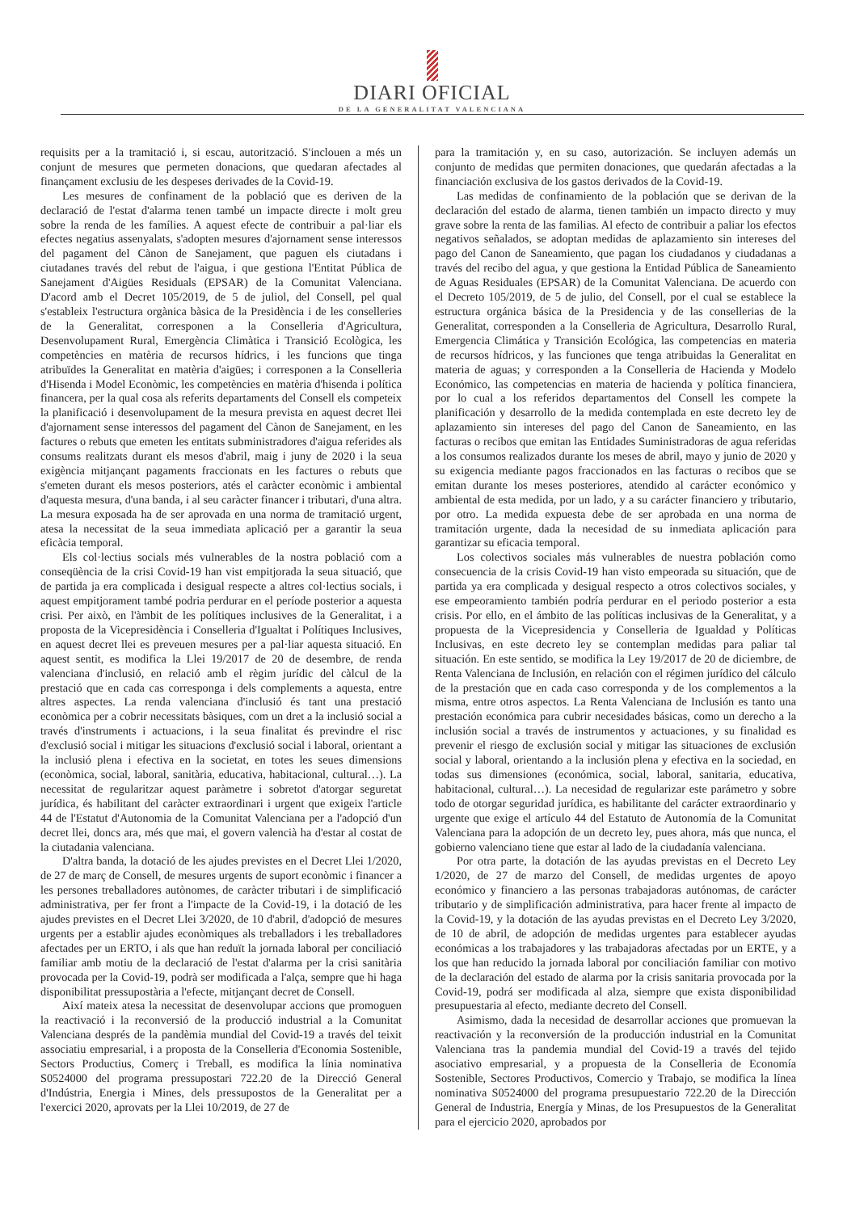DIARI OFICIAL
DE LA GENERALITAT VALENCIANA
requisits per a la tramitació i, si escau, autorització. S'inclouen a més un conjunt de mesures que permeten donacions, que quedaran afectades al finançament exclusiu de les despeses derivades de la Covid-19.
Les mesures de confinament de la població que es deriven de la declaració de l'estat d'alarma tenen també un impacte directe i molt greu sobre la renda de les famílies. A aquest efecte de contribuir a pal·liar els efectes negatius assenyalats, s'adopten mesures d'ajornament sense interessos del pagament del Cànon de Sanejament, que paguen els ciutadans i ciutadanes través del rebut de l'aigua, i que gestiona l'Entitat Pública de Sanejament d'Aigües Residuals (EPSAR) de la Comunitat Valenciana. D'acord amb el Decret 105/2019, de 5 de juliol, del Consell, pel qual s'estableix l'estructura orgànica bàsica de la Presidència i de les conselleries de la Generalitat, corresponen a la Conselleria d'Agricultura, Desenvolupament Rural, Emergència Climàtica i Transició Ecològica, les competències en matèria de recursos hídrics, i les funcions que tinga atribuïdes la Generalitat en matèria d'aigües; i corresponen a la Conselleria d'Hisenda i Model Econòmic, les competències en matèria d'hisenda i política financera, per la qual cosa als referits departaments del Consell els competeix la planificació i desenvolupament de la mesura prevista en aquest decret llei d'ajornament sense interessos del pagament del Cànon de Sanejament, en les factures o rebuts que emeten les entitats subministradores d'aigua referides als consums realitzats durant els mesos d'abril, maig i juny de 2020 i la seua exigència mitjançant pagaments fraccionats en les factures o rebuts que s'emeten durant els mesos posteriors, atés el caràcter econòmic i ambiental d'aquesta mesura, d'una banda, i al seu caràcter financer i tributari, d'una altra. La mesura exposada ha de ser aprovada en una norma de tramitació urgent, atesa la necessitat de la seua immediata aplicació per a garantir la seua eficàcia temporal.
Els col·lectius socials més vulnerables de la nostra població com a conseqüència de la crisi Covid-19 han vist empitjorada la seua situació, que de partida ja era complicada i desigual respecte a altres col·lectius socials, i aquest empitjorament també podria perdurar en el període posterior a aquesta crisi. Per això, en l'àmbit de les polítiques inclusives de la Generalitat, i a proposta de la Vicepresidència i Conselleria d'Igualtat i Polítiques Inclusives, en aquest decret llei es preveuen mesures per a pal·liar aquesta situació. En aquest sentit, es modifica la Llei 19/2017 de 20 de desembre, de renda valenciana d'inclusió, en relació amb el règim jurídic del càlcul de la prestació que en cada cas corresponga i dels complements a aquesta, entre altres aspectes. La renda valenciana d'inclusió és tant una prestació econòmica per a cobrir necessitats bàsiques, com un dret a la inclusió social a través d'instruments i actuacions, i la seua finalitat és previndre el risc d'exclusió social i mitigar les situacions d'exclusió social i laboral, orientant a la inclusió plena i efectiva en la societat, en totes les seues dimensions (econòmica, social, laboral, sanitària, educativa, habitacional, cultural…). La necessitat de regularitzar aquest paràmetre i sobretot d'atorgar seguretat jurídica, és habilitant del caràcter extraordinari i urgent que exigeix l'article 44 de l'Estatut d'Autonomia de la Comunitat Valenciana per a l'adopció d'un decret llei, doncs ara, més que mai, el govern valencià ha d'estar al costat de la ciutadania valenciana.
D'altra banda, la dotació de les ajudes previstes en el Decret Llei 1/2020, de 27 de març de Consell, de mesures urgents de suport econòmic i financer a les persones treballadores autònomes, de caràcter tributari i de simplificació administrativa, per fer front a l'impacte de la Covid-19, i la dotació de les ajudes previstes en el Decret Llei 3/2020, de 10 d'abril, d'adopció de mesures urgents per a establir ajudes econòmiques als treballadors i les treballadores afectades per un ERTO, i als que han reduït la jornada laboral per conciliació familiar amb motiu de la declaració de l'estat d'alarma per la crisi sanitària provocada per la Covid-19, podrà ser modificada a l'alça, sempre que hi haga disponibilitat pressupostària a l'efecte, mitjançant decret de Consell.
Així mateix atesa la necessitat de desenvolupar accions que promoguen la reactivació i la reconversió de la producció industrial a la Comunitat Valenciana després de la pandèmia mundial del Covid-19 a través del teixit associatiu empresarial, i a proposta de la Conselleria d'Economia Sostenible, Sectors Productius, Comerç i Treball, es modifica la línia nominativa S0524000 del programa pressupostari 722.20 de la Direcció General d'Indústria, Energia i Mines, dels pressupostos de la Generalitat per a l'exercici 2020, aprovats per la Llei 10/2019, de 27 de
para la tramitación y, en su caso, autorización. Se incluyen además un conjunto de medidas que permiten donaciones, que quedarán afectadas a la financiación exclusiva de los gastos derivados de la Covid-19.
Las medidas de confinamiento de la población que se derivan de la declaración del estado de alarma, tienen también un impacto directo y muy grave sobre la renta de las familias. Al efecto de contribuir a paliar los efectos negativos señalados, se adoptan medidas de aplazamiento sin intereses del pago del Canon de Saneamiento, que pagan los ciudadanos y ciudadanas a través del recibo del agua, y que gestiona la Entidad Pública de Saneamiento de Aguas Residuales (EPSAR) de la Comunitat Valenciana. De acuerdo con el Decreto 105/2019, de 5 de julio, del Consell, por el cual se establece la estructura orgánica básica de la Presidencia y de las consellerias de la Generalitat, corresponden a la Conselleria de Agricultura, Desarrollo Rural, Emergencia Climática y Transición Ecológica, las competencias en materia de recursos hídricos, y las funciones que tenga atribuidas la Generalitat en materia de aguas; y corresponden a la Conselleria de Hacienda y Modelo Económico, las competencias en materia de hacienda y política financiera, por lo cual a los referidos departamentos del Consell les compete la planificación y desarrollo de la medida contemplada en este decreto ley de aplazamiento sin intereses del pago del Canon de Saneamiento, en las facturas o recibos que emitan las Entidades Suministradoras de agua referidas a los consumos realizados durante los meses de abril, mayo y junio de 2020 y su exigencia mediante pagos fraccionados en las facturas o recibos que se emitan durante los meses posteriores, atendido al carácter económico y ambiental de esta medida, por un lado, y a su carácter financiero y tributario, por otro. La medida expuesta debe de ser aprobada en una norma de tramitación urgente, dada la necesidad de su inmediata aplicación para garantizar su eficacia temporal.
Los colectivos sociales más vulnerables de nuestra población como consecuencia de la crisis Covid-19 han visto empeorada su situación, que de partida ya era complicada y desigual respecto a otros colectivos sociales, y ese empeoramiento también podría perdurar en el periodo posterior a esta crisis. Por ello, en el ámbito de las políticas inclusivas de la Generalitat, y a propuesta de la Vicepresidencia y Conselleria de Igualdad y Políticas Inclusivas, en este decreto ley se contemplan medidas para paliar tal situación. En este sentido, se modifica la Ley 19/2017 de 20 de diciembre, de Renta Valenciana de Inclusión, en relación con el régimen jurídico del cálculo de la prestación que en cada caso corresponda y de los complementos a la misma, entre otros aspectos. La Renta Valenciana de Inclusión es tanto una prestación económica para cubrir necesidades básicas, como un derecho a la inclusión social a través de instrumentos y actuaciones, y su finalidad es prevenir el riesgo de exclusión social y mitigar las situaciones de exclusión social y laboral, orientando a la inclusión plena y efectiva en la sociedad, en todas sus dimensiones (económica, social, laboral, sanitaria, educativa, habitacional, cultural…). La necesidad de regularizar este parámetro y sobre todo de otorgar seguridad jurídica, es habilitante del carácter extraordinario y urgente que exige el artículo 44 del Estatuto de Autonomía de la Comunitat Valenciana para la adopción de un decreto ley, pues ahora, más que nunca, el gobierno valenciano tiene que estar al lado de la ciudadanía valenciana.
Por otra parte, la dotación de las ayudas previstas en el Decreto Ley 1/2020, de 27 de marzo del Consell, de medidas urgentes de apoyo económico y financiero a las personas trabajadoras autónomas, de carácter tributario y de simplificación administrativa, para hacer frente al impacto de la Covid-19, y la dotación de las ayudas previstas en el Decreto Ley 3/2020, de 10 de abril, de adopción de medidas urgentes para establecer ayudas económicas a los trabajadores y las trabajadoras afectadas por un ERTE, y a los que han reducido la jornada laboral por conciliación familiar con motivo de la declaración del estado de alarma por la crisis sanitaria provocada por la Covid-19, podrá ser modificada al alza, siempre que exista disponibilidad presupuestaria al efecto, mediante decreto del Consell.
Asimismo, dada la necesidad de desarrollar acciones que promuevan la reactivación y la reconversión de la producción industrial en la Comunitat Valenciana tras la pandemia mundial del Covid-19 a través del tejido asociativo empresarial, y a propuesta de la Conselleria de Economía Sostenible, Sectores Productivos, Comercio y Trabajo, se modifica la línea nominativa S0524000 del programa presupuestario 722.20 de la Dirección General de Industria, Energía y Minas, de los Presupuestos de la Generalitat para el ejercicio 2020, aprobados por